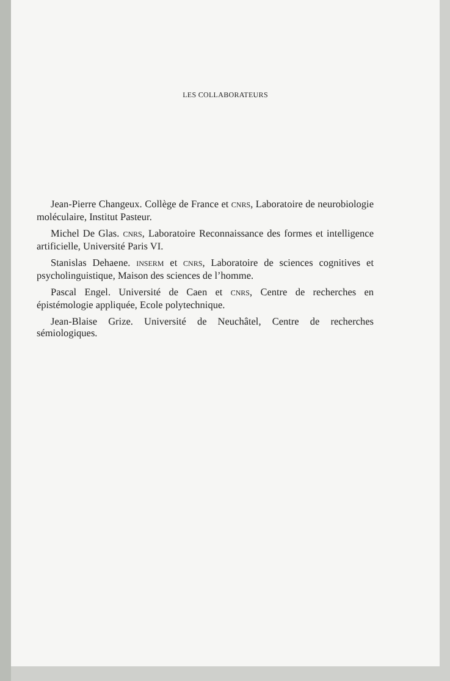LES COLLABORATEURS
Jean-Pierre Changeux. Collège de France et CNRS, Laboratoire de neurobiologie moléculaire, Institut Pasteur.
Michel De Glas. CNRS, Laboratoire Reconnaissance des formes et intelligence artificielle, Université Paris VI.
Stanislas Dehaene. INSERM et CNRS, Laboratoire de sciences cognitives et psycholinguistique, Maison des sciences de l’homme.
Pascal Engel. Université de Caen et CNRS, Centre de recherches en épistémologie appliquée, Ecole polytechnique.
Jean-Blaise Grize. Université de Neuchâtel, Centre de recherches sémiologiques.